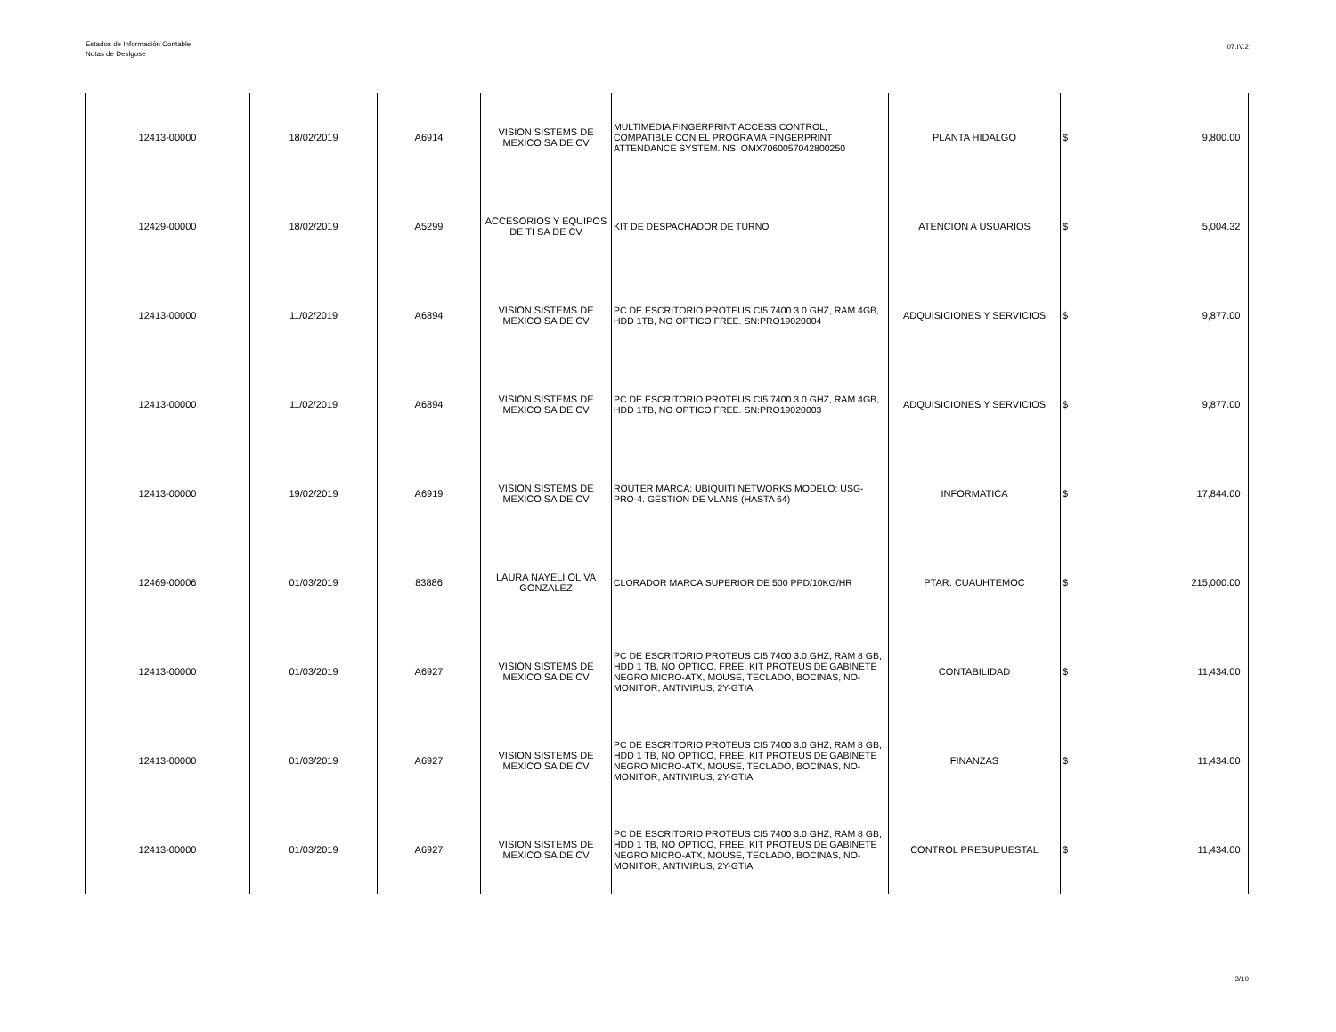Estados de Información Contable
Notas de Deslgose
07.IV.2
| 12413-00000 | 18/02/2019 | A6914 | VISION SISTEMS DE MEXICO SA DE CV | MULTIMEDIA FINGERPRINT ACCESS CONTROL, COMPATIBLE CON EL PROGRAMA FINGERPRINT ATTENDANCE SYSTEM. NS: OMX7060057042800250 | PLANTA HIDALGO | $ | 9,800.00 |
| 12429-00000 | 18/02/2019 | A5299 | ACCESORIOS Y EQUIPOS DE TI SA DE CV | KIT DE DESPACHADOR DE TURNO | ATENCION A USUARIOS | $ | 5,004.32 |
| 12413-00000 | 11/02/2019 | A6894 | VISION SISTEMS DE MEXICO SA DE CV | PC DE ESCRITORIO PROTEUS CI5 7400 3.0 GHZ, RAM 4GB, HDD 1TB, NO OPTICO FREE. SN:PRO19020004 | ADQUISICIONES Y SERVICIOS | $ | 9,877.00 |
| 12413-00000 | 11/02/2019 | A6894 | VISION SISTEMS DE MEXICO SA DE CV | PC DE ESCRITORIO PROTEUS CI5 7400 3.0 GHZ, RAM 4GB, HDD 1TB, NO OPTICO FREE. SN:PRO19020003 | ADQUISICIONES Y SERVICIOS | $ | 9,877.00 |
| 12413-00000 | 19/02/2019 | A6919 | VISION SISTEMS DE MEXICO SA DE CV | ROUTER MARCA: UBIQUITI NETWORKS MODELO: USG-PRO-4. GESTION DE VLANS (HASTA 64) | INFORMATICA | $ | 17,844.00 |
| 12469-00006 | 01/03/2019 | 83886 | LAURA NAYELI OLIVA GONZALEZ | CLORADOR MARCA SUPERIOR DE 500 PPD/10KG/HR | PTAR. CUAUHTEMOC | $ | 215,000.00 |
| 12413-00000 | 01/03/2019 | A6927 | VISION SISTEMS DE MEXICO SA DE CV | PC DE ESCRITORIO PROTEUS CI5 7400 3.0 GHZ, RAM 8 GB, HDD 1 TB, NO OPTICO, FREE, KIT PROTEUS DE GABINETE NEGRO MICRO-ATX, MOUSE, TECLADO, BOCINAS, NO-MONITOR, ANTIVIRUS, 2Y-GTIA | CONTABILIDAD | $ | 11,434.00 |
| 12413-00000 | 01/03/2019 | A6927 | VISION SISTEMS DE MEXICO SA DE CV | PC DE ESCRITORIO PROTEUS CI5 7400 3.0 GHZ, RAM 8 GB, HDD 1 TB, NO OPTICO, FREE, KIT PROTEUS DE GABINETE NEGRO MICRO-ATX, MOUSE, TECLADO, BOCINAS, NO-MONITOR, ANTIVIRUS, 2Y-GTIA | FINANZAS | $ | 11,434.00 |
| 12413-00000 | 01/03/2019 | A6927 | VISION SISTEMS DE MEXICO SA DE CV | PC DE ESCRITORIO PROTEUS CI5 7400 3.0 GHZ, RAM 8 GB, HDD 1 TB, NO OPTICO, FREE, KIT PROTEUS DE GABINETE NEGRO MICRO-ATX, MOUSE, TECLADO, BOCINAS, NO-MONITOR, ANTIVIRUS, 2Y-GTIA | CONTROL PRESUPUESTAL | $ | 11,434.00 |
3/10